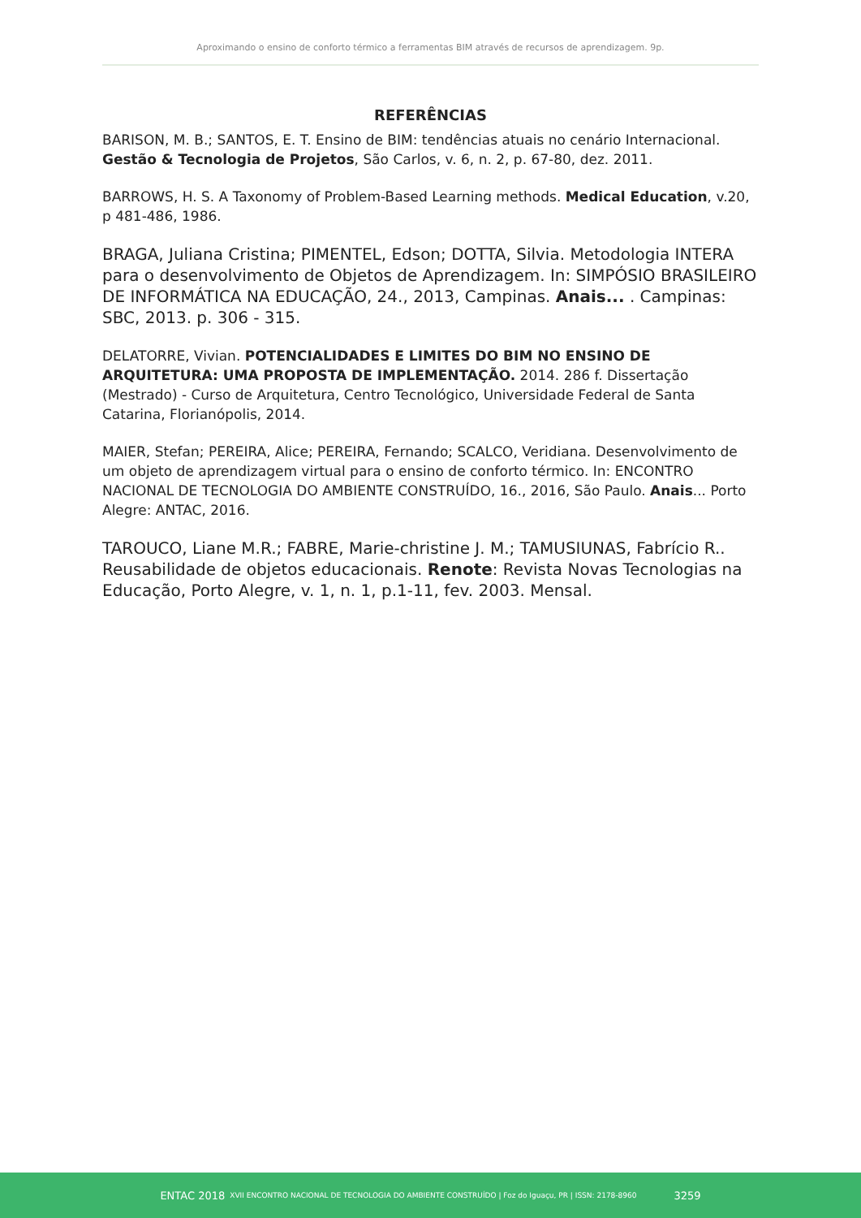Aproximando o ensino de conforto térmico a ferramentas BIM através de recursos de aprendizagem. 9p.
REFERÊNCIAS
BARISON, M. B.; SANTOS, E. T. Ensino de BIM: tendências atuais no cenário Internacional. Gestão & Tecnologia de Projetos, São Carlos, v. 6, n. 2, p. 67-80, dez. 2011.
BARROWS, H. S. A Taxonomy of Problem-Based Learning methods. Medical Education, v.20, p 481-486, 1986.
BRAGA, Juliana Cristina; PIMENTEL, Edson; DOTTA, Silvia. Metodologia INTERA para o desenvolvimento de Objetos de Aprendizagem. In: SIMPÓSIO BRASILEIRO DE INFORMÁTICA NA EDUCAÇÃO, 24., 2013, Campinas. Anais... . Campinas: SBC, 2013. p. 306 - 315.
DELATORRE, Vivian. POTENCIALIDADES E LIMITES DO BIM NO ENSINO DE ARQUITETURA: UMA PROPOSTA DE IMPLEMENTAÇÃO. 2014. 286 f. Dissertação (Mestrado) - Curso de Arquitetura, Centro Tecnológico, Universidade Federal de Santa Catarina, Florianópolis, 2014.
MAIER, Stefan; PEREIRA, Alice; PEREIRA, Fernando; SCALCO, Veridiana. Desenvolvimento de um objeto de aprendizagem virtual para o ensino de conforto térmico. In: ENCONTRO NACIONAL DE TECNOLOGIA DO AMBIENTE CONSTRUÍDO, 16., 2016, São Paulo. Anais... Porto Alegre: ANTAC, 2016.
TAROUCO, Liane M.R.; FABRE, Marie-christine J. M.; TAMUSIUNAS, Fabrício R.. Reusabilidade de objetos educacionais. Renote: Revista Novas Tecnologias na Educação, Porto Alegre, v. 1, n. 1, p.1-11, fev. 2003. Mensal.
ENTAC 2018 XVII ENCONTRO NACIONAL DE TECNOLOGIA DO AMBIENTE CONSTRUÍDO | Foz do Iguaçu, PR | ISSN: 2178-8960 3259